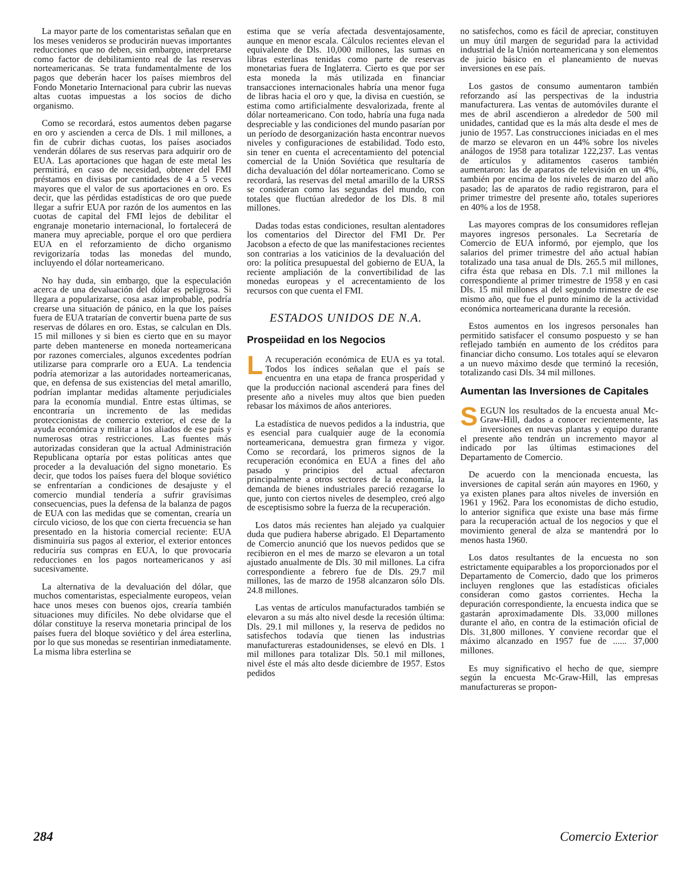La mayor parte de los comentaristas señalan que en los meses venideros se producirán nuevas importantes reducciones que no deben, sin embargo, interpretarse como factor de debilitamiento real de las reservas norteamericanas. Se trata fundamentalmente de los pagos que deberán hacer los países miembros del Fondo Monetario Internacional para cubrir las nuevas altas cuotas impuestas a los socios de dicho organismo.
Como se recordará, estos aumentos deben pagarse en oro y ascienden a cerca de Dls. 1 mil millones, a fin de cubrir dichas cuotas, los países asociados venderán dólares de sus reservas para adquirir oro de EUA. Las aportaciones que hagan de este metal les permitirá, en caso de necesidad, obtener del FMI préstamos en divisas por cantidades de 4 a 5 veces mayores que el valor de sus aportaciones en oro. Es decir, que las pérdidas estadísticas de oro que puede llegar a sufrir EUA por razón de los aumentos en las cuotas de capital del FMI lejos de debilitar el engranaje monetario internacional, lo fortalecerá de manera muy apreciable, porque el oro que perdiera EUA en el reforzamiento de dicho organismo revigorizaría todas las monedas del mundo, incluyendo el dólar norteamericano.
No hay duda, sin embargo, que la especulación acerca de una devaluación del dólar es peligrosa. Si llegara a popularizarse, cosa asaz improbable, podría crearse una situación de pánico, en la que los países fuera de EUA tratarían de convertir buena parte de sus reservas de dólares en oro. Estas, se calculan en Dls. 15 mil millones y si bien es cierto que en su mayor parte deben mantenerse en moneda norteamericana por razones comerciales, algunos excedentes podrían utilizarse para comprarle oro a EUA. La tendencia podría atemorizar a las autoridades norteamericanas, que, en defensa de sus existencias del metal amarillo, podrían implantar medidas altamente perjudiciales para la economía mundial. Entre estas últimas, se encontraría un incremento de las medidas proteccionistas de comercio exterior, el cese de la ayuda económica y militar a los aliados de ese país y numerosas otras restricciones. Las fuentes más autorizadas consideran que la actual Administración Republicana optaría por estas políticas antes que proceder a la devaluación del signo monetario. Es decir, que todos los países fuera del bloque soviético se enfrentarían a condiciones de desajuste y el comercio mundial tendería a sufrir gravísimas consecuencias, pues la defensa de la balanza de pagos de EUA con las medidas que se comentan, crearía un círculo vicioso, de los que con cierta frecuencia se han presentado en la historia comercial reciente: EUA disminuiría sus pagos al exterior, el exterior entonces reduciría sus compras en EUA, lo que provocaría reducciones en los pagos norteamericanos y así sucesivamente.
La alternativa de la devaluación del dólar, que muchos comentaristas, especialmente europeos, veían hace unos meses con buenos ojos, crearía también situaciones muy difíciles. No debe olvidarse que el dólar constituye la reserva monetaria principal de los países fuera del bloque soviético y del área esterlina, por lo que sus monedas se resentirían inmediatamente. La misma libra esterlina se
estima que se vería afectada desventajosamente, aunque en menor escala. Cálculos recientes elevan el equivalente de Dls. 10,000 millones, las sumas en libras esterlinas tenidas como parte de reservas monetarias fuera de Inglaterra. Cierto es que por ser esta moneda la más utilizada en financiar transacciones internacionales habría una menor fuga de libras hacia el oro y que, la divisa en cuestión, se estima como artificialmente desvalorizada, frente al dólar norteamericano. Con todo, habría una fuga nada despreciable y las condiciones del mundo pasarían por un período de desorganización hasta encontrar nuevos niveles y configuraciones de estabilidad. Todo esto, sin tener en cuenta el acrecentamiento del potencial comercial de la Unión Soviética que resultaría de dicha devaluación del dólar norteamericano. Como se recordará, las reservas del metal amarillo de la URSS se consideran como las segundas del mundo, con totales que fluctúan alrededor de los Dls. 8 mil millones.
Dadas todas estas condiciones, resultan alentadores los comentarios del Director del FMI Dr. Per Jacobson a efecto de que las manifestaciones recientes son contrarias a los vaticinios de la devaluación del oro: la política presupuestal del gobierno de EUA, la reciente ampliación de la convertibilidad de las monedas europeas y el acrecentamiento de los recursos con que cuenta el FMI.
ESTADOS UNIDOS DE N.A.
Prospeiidad en los Negocios
LA recuperación económica de EUA es ya total. Todos los índices señalan que el país se encuentra en una etapa de franca prosperidad y que la producción nacional ascenderá para fines del presente año a niveles muy altos que bien pueden rebasar los máximos de años anteriores.
La estadística de nuevos pedidos a la industria, que es esencial para cualquier auge de la economía norteamericana, demuestra gran firmeza y vigor. Como se recordará, los primeros signos de la recuperación económica en EUA a fines del año pasado y principios del actual afectaron principalmente a otros sectores de la economía, la demanda de bienes industriales pareció rezagarse lo que, junto con ciertos niveles de desempleo, creó algo de esceptisismo sobre la fuerza de la recuperación.
Los datos más recientes han alejado ya cualquier duda que pudiera haberse abrigado. El Departamento de Comercio anunció que los nuevos pedidos que se recibieron en el mes de marzo se elevaron a un total ajustado anualmente de Dls. 30 mil millones. La cifra correspondiente a febrero fue de Dls. 29.7 mil millones, las de marzo de 1958 alcanzaron sólo Dls. 24.8 millones.
Las ventas de artículos manufacturados también se elevaron a su más alto nivel desde la recesión última: Dls. 29.1 mil millones y, la reserva de pedidos no satisfechos todavía que tienen las industrias manufactureras estadounidenses, se elevó en Dls. 1 mil millones para totalizar Dls. 50.1 mil millones, nivel éste el más alto desde diciembre de 1957. Estos pedidos
no satisfechos, como es fácil de apreciar, constituyen un muy útil margen de seguridad para la actividad industrial de la Unión norteamericana y son elementos de juicio básico en el planeamiento de nuevas inversiones en ese país.
Los gastos de consumo aumentaron también reforzando así las perspectivas de la industria manufacturera. Las ventas de automóviles durante el mes de abril ascendieron a alrededor de 500 mil unidades, cantidad que es la más alta desde el mes de junio de 1957. Las construcciones iniciadas en el mes de marzo se elevaron en un 44% sobre los niveles análogos de 1958 para totalizar 122,237. Las ventas de artículos y aditamentos caseros también aumentaron: las de aparatos de televisión en un 4%, también por encima de los niveles de marzo del año pasado; las de aparatos de radio registraron, para el primer trimestre del presente año, totales superiores en 40% a los de 1958.
Las mayores compras de los consumidores reflejan mayores ingresos personales. La Secretaría de Comercio de EUA informó, por ejemplo, que los salarios del primer trimestre del año actual habían totalizado una tasa anual de Dls. 265.5 mil millones, cifra ésta que rebasa en Dls. 7.1 mil millones la correspondiente al primer trimestre de 1958 y en casi Dls. 15 mil millones al del segundo trimestre de ese mismo año, que fue el punto mínimo de la actividad económica norteamericana durante la recesión.
Estos aumentos en los ingresos personales han permitido satisfacer el consumo pospuesto y se han reflejado también en aumento de los créditos para financiar dicho consumo. Los totales aquí se elevaron a un nuevo máximo desde que terminó la recesión, totalizando casi Dls. 34 mil millones.
Aumentan las Inversiones de Capitales
SEGUN los resultados de la encuesta anual Mc-Graw-Hill, dados a conocer recientemente, las inversiones en nuevas plantas y equipo durante el presente año tendrán un incremento mayor al indicado por las últimas estimaciones del Departamento de Comercio.
De acuerdo con la mencionada encuesta, las inversiones de capital serán aún mayores en 1960, y ya existen planes para altos niveles de inversión en 1961 y 1962. Para los economistas de dicho estudio, lo anterior significa que existe una base más firme para la recuperación actual de los negocios y que el movimiento general de alza se mantendrá por lo menos hasta 1960.
Los datos resultantes de la encuesta no son estrictamente equiparables a los proporcionados por el Departamento de Comercio, dado que los primeros incluyen renglones que las estadísticas oficiales consideran como gastos corrientes. Hecha la depuración correspondiente, la encuesta indica que se gastarán aproximadamente Dls. 33,000 millones durante el año, en contra de la estimación oficial de Dls. 31,800 millones. Y conviene recordar que el máximo alcanzado en 1957 fue de ...... 37,000 millones.
Es muy significativo el hecho de que, siempre según la encuesta Mc-Graw-Hill, las empresas manufactureras se propon-
284 Comercio Exterior